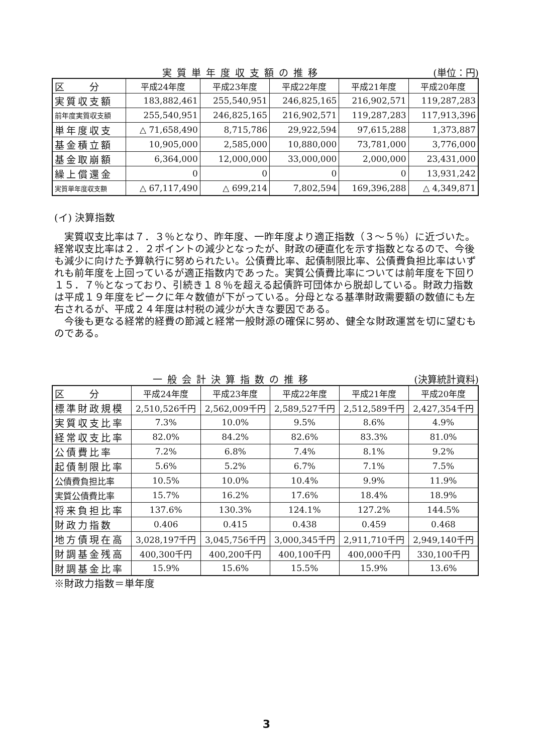実質単年度収支額の推移 (単位：円)
| 区 分 | 平成24年度 | 平成23年度 | 平成22年度 | 平成21年度 | 平成20年度 |
| 実質収支額 | 183,882,461 | 255,540,951 | 246,825,165 | 216,902,571 | 119,287,283 |
| 前年度実質収支額 | 255,540,951 | 246,825,165 | 216,902,571 | 119,287,283 | 117,913,396 |
| 単年度収支 | △ 71,658,490 | 8,715,786 | 29,922,594 | 97,615,288 | 1,373,887 |
| 基金積立額 | 10,905,000 | 2,585,000 | 10,880,000 | 73,781,000 | 3,776,000 |
| 基金取崩額 | 6,364,000 | 12,000,000 | 33,000,000 | 2,000,000 | 23,431,000 |
| 繰上償還金 | 0 | 0 | 0 | 0 | 13,931,242 |
| 実質単年度収支額 | △ 67,117,490 | △ 699,214 | 7,802,594 | 169,396,288 | △ 4,349,871 |
(イ) 決算指数
　実質収支比率は７．３％となり、昨年度、一昨年度より適正指数（３～５％）に近づいた。経常収支比率は２．２ポイントの減少となったが、財政の硬直化を示す指数となるので、今後も減少に向けた予算執行に努められたい。公債費比率、起債制限比率、公債費負担比率はいずれも前年度を上回っているが適正指数内であった。実質公債費比率については前年度を下回り１５．７％となっており、引続き１８％を超える起債許可団体から脱却している。財政力指数は平成１９年度をピークに年々数値が下がっている。分母となる基準財政需要額の数値にも左右されるが、平成２４年度は村税の減少が大きな要因である。
　今後も更なる経常的経費の節減と経常一般財源の確保に努め、健全な財政運営を切に望むものである。
一般会計決算指数の推移 (決算統計資料)
| 区 分 | 平成24年度 | 平成23年度 | 平成22年度 | 平成21年度 | 平成20年度 |
| 標準財政規模 | 2,510,526千円 | 2,562,009千円 | 2,589,527千円 | 2,512,589千円 | 2,427,354千円 |
| 実質収支比率 | 7.3% | 10.0% | 9.5% | 8.6% | 4.9% |
| 経常収支比率 | 82.0% | 84.2% | 82.6% | 83.3% | 81.0% |
| 公債費比率 | 7.2% | 6.8% | 7.4% | 8.1% | 9.2% |
| 起債制限比率 | 5.6% | 5.2% | 6.7% | 7.1% | 7.5% |
| 公債費負担比率 | 10.5% | 10.0% | 10.4% | 9.9% | 11.9% |
| 実質公債費比率 | 15.7% | 16.2% | 17.6% | 18.4% | 18.9% |
| 将来負担比率 | 137.6% | 130.3% | 124.1% | 127.2% | 144.5% |
| 財政力指数 | 0.406 | 0.415 | 0.438 | 0.459 | 0.468 |
| 地方債現在高 | 3,028,197千円 | 3,045,756千円 | 3,000,345千円 | 2,911,710千円 | 2,949,140千円 |
| 財調基金残高 | 400,300千円 | 400,200千円 | 400,100千円 | 400,000千円 | 330,100千円 |
| 財調基金比率 | 15.9% | 15.6% | 15.5% | 15.9% | 13.6% |
※財政力指数＝単年度
3